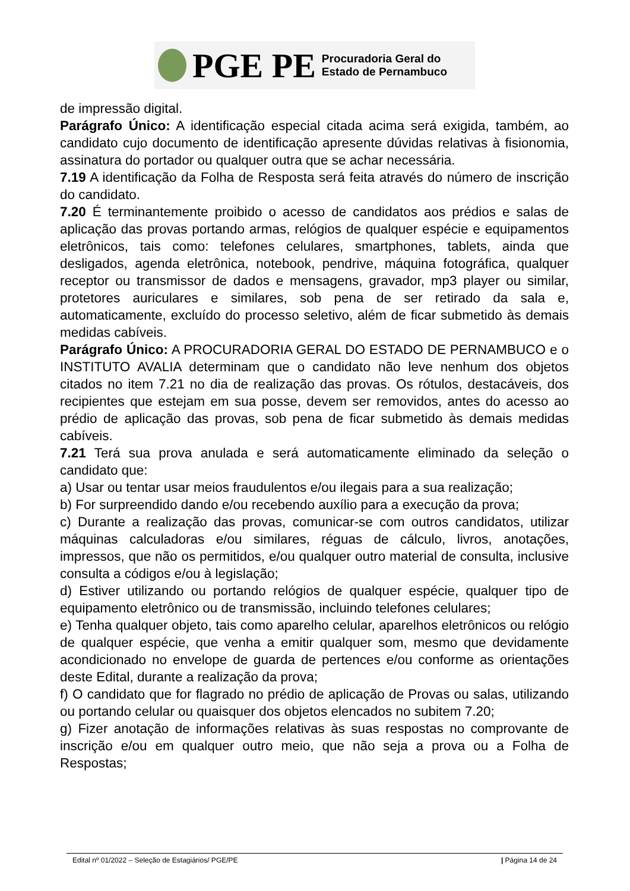PGE PE
Procuradoria Geral do
Estado de Pernambuco
de impressão digital.
Parágrafo Único: A identificação especial citada acima será exigida, também, ao candidato cujo documento de identificação apresente dúvidas relativas à fisionomia, assinatura do portador ou qualquer outra que se achar necessária.
7.19 A identificação da Folha de Resposta será feita através do número de inscrição do candidato.
7.20 É terminantemente proibido o acesso de candidatos aos prédios e salas de aplicação das provas portando armas, relógios de qualquer espécie e equipamentos eletrônicos, tais como: telefones celulares, smartphones, tablets, ainda que desligados, agenda eletrônica, notebook, pendrive, máquina fotográfica, qualquer receptor ou transmissor de dados e mensagens, gravador, mp3 player ou similar, protetores auriculares e similares, sob pena de ser retirado da sala e, automaticamente, excluído do processo seletivo, além de ficar submetido às demais medidas cabíveis.
Parágrafo Único: A PROCURADORIA GERAL DO ESTADO DE PERNAMBUCO e o INSTITUTO AVALIA determinam que o candidato não leve nenhum dos objetos citados no item 7.21 no dia de realização das provas. Os rótulos, destacáveis, dos recipientes que estejam em sua posse, devem ser removidos, antes do acesso ao prédio de aplicação das provas, sob pena de ficar submetido às demais medidas cabíveis.
7.21 Terá sua prova anulada e será automaticamente eliminado da seleção o candidato que:
a) Usar ou tentar usar meios fraudulentos e/ou ilegais para a sua realização;
b) For surpreendido dando e/ou recebendo auxílio para a execução da prova;
c) Durante a realização das provas, comunicar-se com outros candidatos, utilizar máquinas calculadoras e/ou similares, réguas de cálculo, livros, anotações, impressos, que não os permitidos, e/ou qualquer outro material de consulta, inclusive consulta a códigos e/ou à legislação;
d) Estiver utilizando ou portando relógios de qualquer espécie, qualquer tipo de equipamento eletrônico ou de transmissão, incluindo telefones celulares;
e) Tenha qualquer objeto, tais como aparelho celular, aparelhos eletrônicos ou relógio de qualquer espécie, que venha a emitir qualquer som, mesmo que devidamente acondicionado no envelope de guarda de pertences e/ou conforme as orientações deste Edital, durante a realização da prova;
f) O candidato que for flagrado no prédio de aplicação de Provas ou salas, utilizando ou portando celular ou quaisquer dos objetos elencados no subitem 7.20;
g) Fizer anotação de informações relativas às suas respostas no comprovante de inscrição e/ou em qualquer outro meio, que não seja a prova ou a Folha de Respostas;
Edital nº 01/2022 – Seleção de Estagiários/ PGE/PE | Página 14 de 24